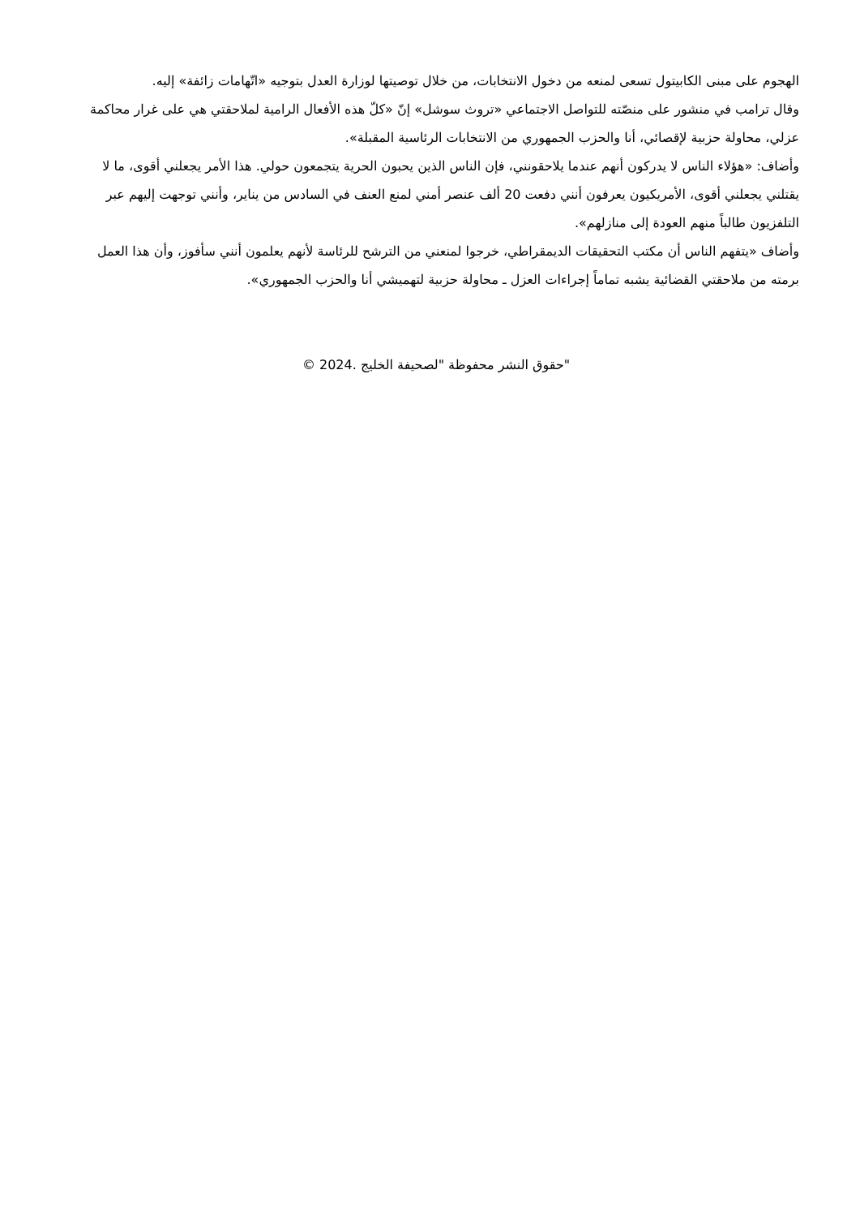الهجوم على مبنى الكابيتول تسعى لمنعه من دخول الانتخابات، من خلال توصيتها لوزارة العدل بتوجيه «اتّهامات زائفة» إليه.
وقال ترامب في منشور على منصّته للتواصل الاجتماعي «تروث سوشل» إنّ «كلّ هذه الأفعال الرامية لملاحقتي هي على غرار محاكمة عزلي، محاولة حزبية لإقصائي، أنا والحزب الجمهوري من الانتخابات الرئاسية المقبلة».
وأضاف: «هؤلاء الناس لا يدركون أنهم عندما يلاحقونني، فإن الناس الذين يحبون الحرية يتجمعون حولي. هذا الأمر يجعلني أقوى، ما لا يقتلني يجعلني أقوى، الأمريكيون يعرفون أنني دفعت 20 ألف عنصر أمني لمنع العنف في السادس من يناير، وأنني توجهت إليهم عبر التلفزيون طالباً منهم العودة إلى منازلهم».
وأضاف «يتفهم الناس أن مكتب التحقيقات الديمقراطي، خرجوا لمنعني من الترشح للرئاسة لأنهم يعلمون أنني سأفوز، وأن هذا العمل برمته من ملاحقتي القضائية يشبه تماماً إجراءات العزل ـ محاولة حزبية لتهميشي أنا والحزب الجمهوري».
"حقوق النشر محفوظة "لصحيفة الخليج .2024 ©